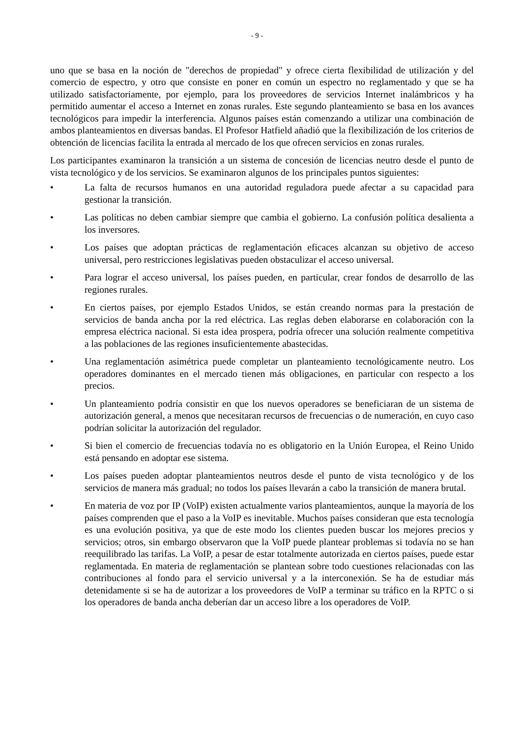- 9 -
uno que se basa en la noción de "derechos de propiedad" y ofrece cierta flexibilidad de utilización y del comercio de espectro, y otro que consiste en poner en común un espectro no reglamentado y que se ha utilizado satisfactoriamente, por ejemplo, para los proveedores de servicios Internet inalámbricos y ha permitido aumentar el acceso a Internet en zonas rurales. Este segundo planteamiento se basa en los avances tecnológicos para impedir la interferencia. Algunos países están comenzando a utilizar una combinación de ambos planteamientos en diversas bandas. El Profesor Hatfield añadió que la flexibilización de los criterios de obtención de licencias facilita la entrada al mercado de los que ofrecen servicios en zonas rurales.
Los participantes examinaron la transición a un sistema de concesión de licencias neutro desde el punto de vista tecnológico y de los servicios. Se examinaron algunos de los principales puntos siguientes:
• La falta de recursos humanos en una autoridad reguladora puede afectar a su capacidad para gestionar la transición.
• Las políticas no deben cambiar siempre que cambia el gobierno. La confusión política desalienta a los inversores.
• Los países que adoptan prácticas de reglamentación eficaces alcanzan su objetivo de acceso universal, pero restricciones legislativas pueden obstaculizar el acceso universal.
• Para lograr el acceso universal, los países pueden, en particular, crear fondos de desarrollo de las regiones rurales.
• En ciertos países, por ejemplo Estados Unidos, se están creando normas para la prestación de servicios de banda ancha por la red eléctrica. Las reglas deben elaborarse en colaboración con la empresa eléctrica nacional. Si esta idea prospera, podría ofrecer una solución realmente competitiva a las poblaciones de las regiones insuficientemente abastecidas.
• Una reglamentación asimétrica puede completar un planteamiento tecnológicamente neutro. Los operadores dominantes en el mercado tienen más obligaciones, en particular con respecto a los precios.
• Un planteamiento podría consistir en que los nuevos operadores se beneficiaran de un sistema de autorización general, a menos que necesitaran recursos de frecuencias o de numeración, en cuyo caso podrían solicitar la autorización del regulador.
• Si bien el comercio de frecuencias todavía no es obligatorio en la Unión Europea, el Reino Unido está pensando en adoptar ese sistema.
• Los países pueden adoptar planteamientos neutros desde el punto de vista tecnológico y de los servicios de manera más gradual; no todos los países llevarán a cabo la transición de manera brutal.
• En materia de voz por IP (VoIP) existen actualmente varios planteamientos, aunque la mayoría de los países comprenden que el paso a la VoIP es inevitable. Muchos países consideran que esta tecnología es una evolución positiva, ya que de este modo los clientes pueden buscar los mejores precios y servicios; otros, sin embargo observaron que la VoIP puede plantear problemas si todavía no se han reequilibrado las tarifas. La VoIP, a pesar de estar totalmente autorizada en ciertos países, puede estar reglamentada. En materia de reglamentación se plantean sobre todo cuestiones relacionadas con las contribuciones al fondo para el servicio universal y a la interconexión. Se ha de estudiar más detenidamente si se ha de autorizar a los proveedores de VoIP a terminar su tráfico en la RPTC o si los operadores de banda ancha deberían dar un acceso libre a los operadores de VoIP.